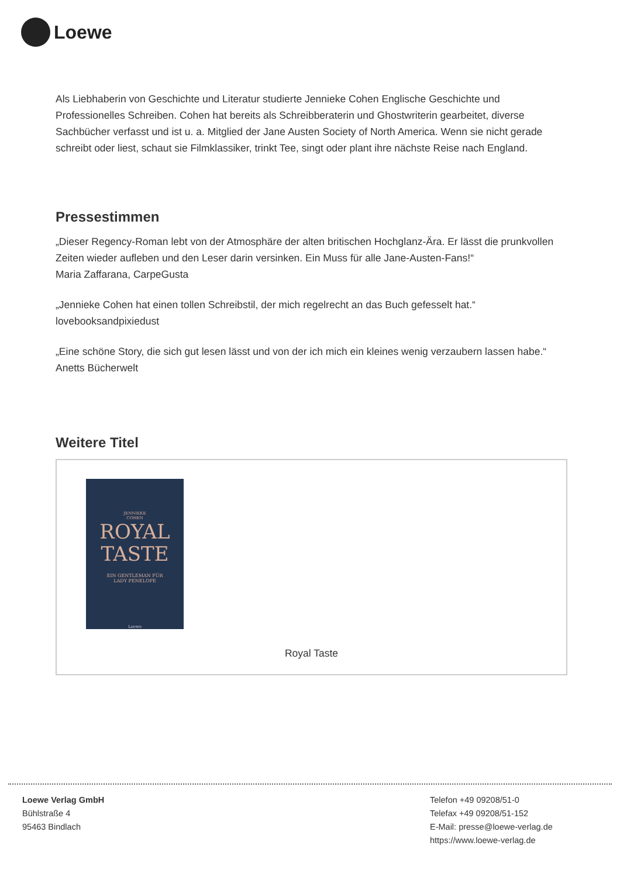Loewe
Als Liebhaberin von Geschichte und Literatur studierte Jennieke Cohen Englische Geschichte und Professionelles Schreiben. Cohen hat bereits als Schreibberaterin und Ghostwriterin gearbeitet, diverse Sachbücher verfasst und ist u. a. Mitglied der Jane Austen Society of North America. Wenn sie nicht gerade schreibt oder liest, schaut sie Filmklassiker, trinkt Tee, singt oder plant ihre nächste Reise nach England.
Pressestimmen
„Dieser Regency-Roman lebt von der Atmosphäre der alten britischen Hochglanz-Ära. Er lässt die prunkvollen Zeiten wieder aufleben und den Leser darin versinken. Ein Muss für alle Jane-Austen-Fans!“
Maria Zaffarana, CarpeGusta
„Jennieke Cohen hat einen tollen Schreibstil, der mich regelrecht an das Buch gefesselt hat.“
lovebooksandpixiedust
„Eine schöne Story, die sich gut lesen lässt und von der ich mich ein kleines wenig verzaubern lassen habe.“ Anetts Bücherwelt
Weitere Titel
JENNIEKE
COHEN
ROYAL
TASTE
EIN GENTLEMAN FÜR
LADY PENELOPE
Loewe
Royal Taste
Loewe Verlag GmbH
Bühlstraße 4
95463 Bindlach
Telefon +49 09208/51-0
Telefax +49 09208/51-152
E-Mail: presse@loewe-verlag.de
https://www.loewe-verlag.de